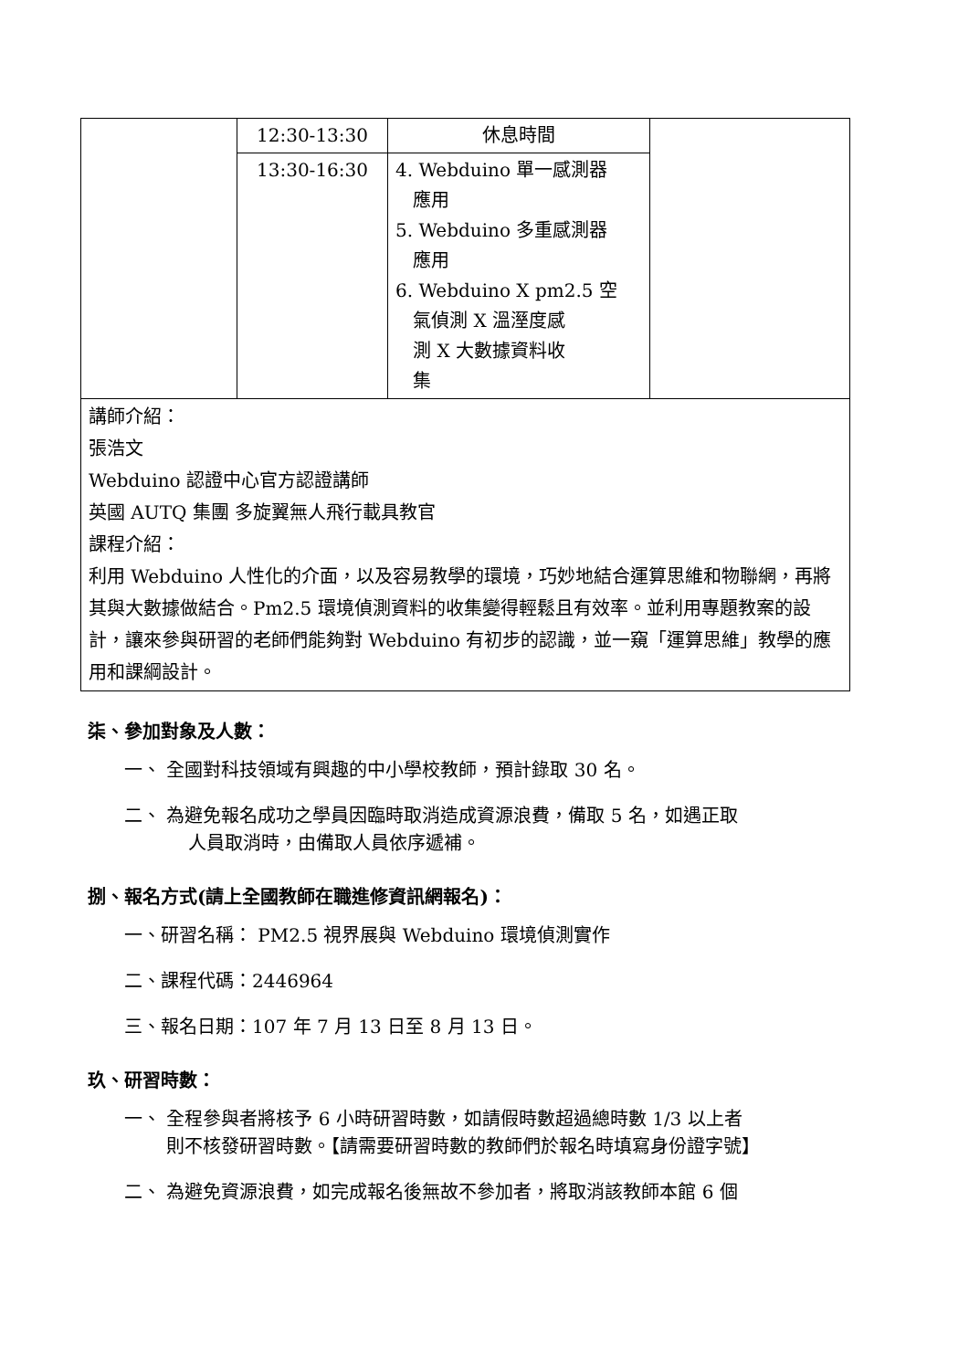| | 12:30-13:30 | 休息時間 | |
| | 13:30-16:30 | 4. Webduino 單一感測器 應用 5. Webduino 多重感測器 應用 6. Webduino X pm2.5 空 氣偵測 X 溫溼度感 測 X 大數據資料收 集 | |
| 講師介紹： 張浩文 Webduino 認證中心官方認證講師 英國 AUTQ 集團 多旋翼無人飛行載具教官 課程介紹： 利用 Webduino 人性化的介面，以及容易教學的環境，巧妙地結合運算思維和物聯網，再將其與大數據做結合。Pm2.5 環境偵測資料的收集變得輕鬆且有效率。並利用專題教案的設計，讓來參與研習的老師們能夠對 Webduino 有初步的認識，並一窺「運算思維」教學的應用和課綱設計。 | | | |
柒、參加對象及人數：
一、 全國對科技領域有興趣的中小學校教師，預計錄取 30 名。
二、 為避免報名成功之學員因臨時取消造成資源浪費，備取 5 名，如遇正取
人員取消時，由備取人員依序遞補。
捌、報名方式(請上全國教師在職進修資訊網報名)：
一、研習名稱： PM2.5 視界展與 Webduino 環境偵測實作
二、課程代碼：2446964
三、報名日期：107 年 7 月 13 日至 8 月 13 日。
玖、研習時數：
一、 全程參與者將核予 6 小時研習時數，如請假時數超過總時數 1/3 以上者
則不核發研習時數。【請需要研習時數的教師們於報名時填寫身份證字號】
二、 為避免資源浪費，如完成報名後無故不參加者，將取消該教師本館 6 個